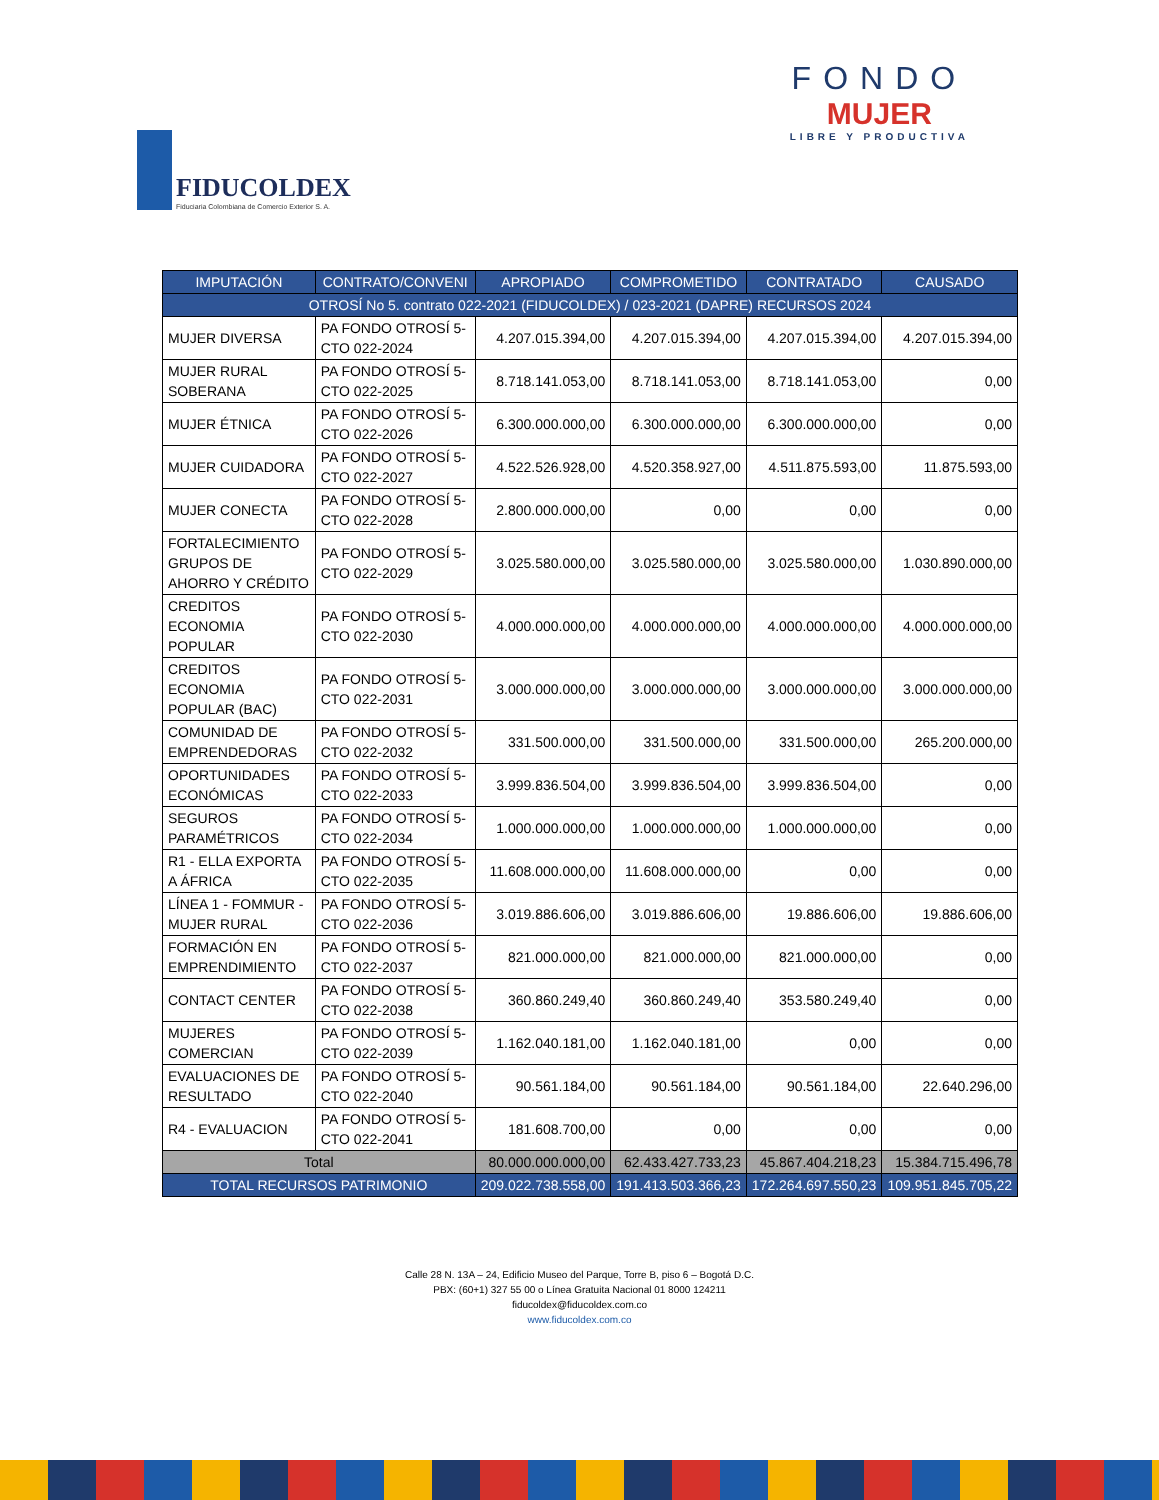FIDUCOLDEX
Fiduciaria Colombiana de Comercio Exterior S. A.
FONDO
MUJER
LIBRE Y PRODUCTIVA
| IMPUTACIÓN | CONTRATO/CONVENI | APROPIADO | COMPROMETIDO | CONTRATADO | CAUSADO |
| --- | --- | --- | --- | --- | --- |
| OTROSÍ No 5. contrato 022-2021 (FIDUCOLDEX) / 023-2021 (DAPRE) RECURSOS 2024 | | | | | |
| MUJER DIVERSA | PA FONDO OTROSÍ 5-CTO 022-2024 | 4.207.015.394,00 | 4.207.015.394,00 | 4.207.015.394,00 | 4.207.015.394,00 |
| MUJER RURAL SOBERANA | PA FONDO OTROSÍ 5-CTO 022-2025 | 8.718.141.053,00 | 8.718.141.053,00 | 8.718.141.053,00 | 0,00 |
| MUJER ÉTNICA | PA FONDO OTROSÍ 5-CTO 022-2026 | 6.300.000.000,00 | 6.300.000.000,00 | 6.300.000.000,00 | 0,00 |
| MUJER CUIDADORA | PA FONDO OTROSÍ 5-CTO 022-2027 | 4.522.526.928,00 | 4.520.358.927,00 | 4.511.875.593,00 | 11.875.593,00 |
| MUJER CONECTA | PA FONDO OTROSÍ 5-CTO 022-2028 | 2.800.000.000,00 | 0,00 | 0,00 | 0,00 |
| FORTALECIMIENTO GRUPOS DE AHORRO Y CRÉDITO | PA FONDO OTROSÍ 5-CTO 022-2029 | 3.025.580.000,00 | 3.025.580.000,00 | 3.025.580.000,00 | 1.030.890.000,00 |
| CREDITOS ECONOMIA POPULAR | PA FONDO OTROSÍ 5-CTO 022-2030 | 4.000.000.000,00 | 4.000.000.000,00 | 4.000.000.000,00 | 4.000.000.000,00 |
| CREDITOS ECONOMIA POPULAR (BAC) | PA FONDO OTROSÍ 5-CTO 022-2031 | 3.000.000.000,00 | 3.000.000.000,00 | 3.000.000.000,00 | 3.000.000.000,00 |
| COMUNIDAD DE EMPRENDEDORAS | PA FONDO OTROSÍ 5-CTO 022-2032 | 331.500.000,00 | 331.500.000,00 | 331.500.000,00 | 265.200.000,00 |
| OPORTUNIDADES ECONÓMICAS | PA FONDO OTROSÍ 5-CTO 022-2033 | 3.999.836.504,00 | 3.999.836.504,00 | 3.999.836.504,00 | 0,00 |
| SEGUROS PARAMÉTRICOS | PA FONDO OTROSÍ 5-CTO 022-2034 | 1.000.000.000,00 | 1.000.000.000,00 | 1.000.000.000,00 | 0,00 |
| R1 - ELLA EXPORTA A ÁFRICA | PA FONDO OTROSÍ 5-CTO 022-2035 | 11.608.000.000,00 | 11.608.000.000,00 | 0,00 | 0,00 |
| LÍNEA 1 - FOMMUR - MUJER RURAL | PA FONDO OTROSÍ 5-CTO 022-2036 | 3.019.886.606,00 | 3.019.886.606,00 | 19.886.606,00 | 19.886.606,00 |
| FORMACIÓN EN EMPRENDIMIENTO | PA FONDO OTROSÍ 5-CTO 022-2037 | 821.000.000,00 | 821.000.000,00 | 821.000.000,00 | 0,00 |
| CONTACT CENTER | PA FONDO OTROSÍ 5-CTO 022-2038 | 360.860.249,40 | 360.860.249,40 | 353.580.249,40 | 0,00 |
| MUJERES COMERCIAN | PA FONDO OTROSÍ 5-CTO 022-2039 | 1.162.040.181,00 | 1.162.040.181,00 | 0,00 | 0,00 |
| EVALUACIONES DE RESULTADO | PA FONDO OTROSÍ 5-CTO 022-2040 | 90.561.184,00 | 90.561.184,00 | 90.561.184,00 | 22.640.296,00 |
| R4 - EVALUACION | PA FONDO OTROSÍ 5-CTO 022-2041 | 181.608.700,00 | 0,00 | 0,00 | 0,00 |
| Total | | 80.000.000.000,00 | 62.433.427.733,23 | 45.867.404.218,23 | 15.384.715.496,78 |
| TOTAL RECURSOS PATRIMONIO | | 209.022.738.558,00 | 191.413.503.366,23 | 172.264.697.550,23 | 109.951.845.705,22 |
Calle 28 N. 13A – 24, Edificio Museo del Parque, Torre B, piso 6 – Bogotá D.C.
PBX: (60+1) 327 55 00 o Línea Gratuita Nacional 01 8000 124211
fiducoldex@fiducoldex.com.co
www.fiducoldex.com.co